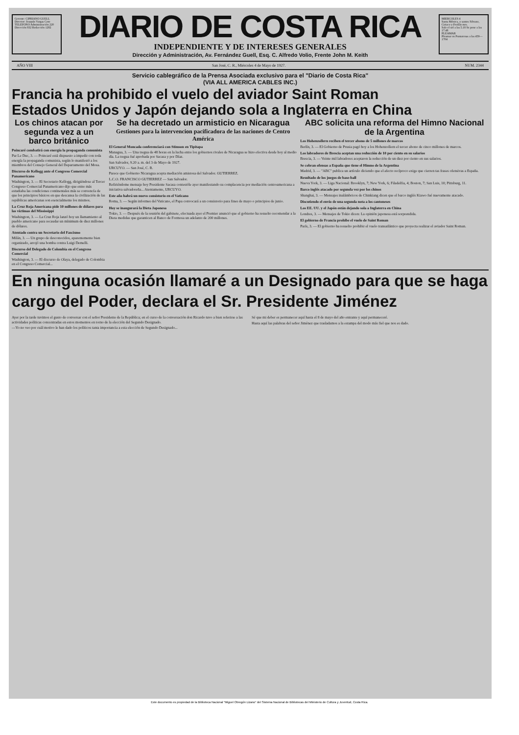Gerente: CIPRIANO GUELL
Director: Joaquín Vargas Coto
TELEFONO Administración 220 Dirección 932 Redacción 1282
DIARIO DE COSTA RICA
INDEPENDIENTE Y DE INTERESES GENERALES
Dirección y Administración, Av. Fernández Guell, Esq. C. Alfredo Volio, Frente John M. Keith
MIERCOLES 4
Santa Mónica, y santos Silvano, Ciriaco y Froilán mrs.
Sale el sol a las 5.18 Se pone a las 17.48
PLEAMAR
Pleamar en Puntarenas a las 459—1704
AÑO VIII San José, C. R., Miércoles 4 de Mayo de 1927. NUM. 2344
Servicio cablegráfico de la Prensa Asociada exclusivo para el "Diario de Costa Rica"
(VIA ALL AMERICA CABLES INC.)
Francia ha prohibido el vuelo del aviador Saint Roman
Estados Unidos y Japón dejando sola a Inglaterra en China
Los chinos atacan por segunda vez a un barco británico
Poincaré combatirá con energía la propaganda comunista
Par Le Duc, 3. — Poincaré está dispuesto a impedir con toda energía la propaganda comunista, según lo manifestó a los miembros del Consejo General del Departamento del Mosa.
Discurso de Kellogg ante el Congreso Comercial Panamericano
Washington, 3. — El Secretario Kellogg, dirigiéndose al Tercer Congreso Comercial Panamericano dijo que entre más estudiaba las condiciones continentales más se convencía de que los principios básicos en que descansa la civilización de las repúblicas americanas son esencialmente los mismos.
La Cruz Roja Americana pide 10 millones de dólares para las víctimas del Mississippi
Washington, 3. — La Cruz Roja lanzó hoy un llamamiento al pueblo americano para recaudar un mínimum de diez millones de dólares.
Atentado contra un Secretario del Fascismo
Milán, 3. — Un grupo de desconocidos, aparentemente bien organizado, arrojó una bomba contra Luigi Demelli.
Discurso del Delegado de Colombia en el Congreso Comercial
Washington, 3. — El discurso de Olaya, delegado de Colombia en el Congreso Comercial...
Se ha decretado un armisticio en Nicaragua
Gestiones para la intervencion pacificadora de las naciones de Centro América
El General Moncada conferenciará con Stimson en Tipitapa
Managua, 3. — Una tregua de 48 horas en la lucha entre los gobiernos rivales de Nicaragua se hizo efectiva desde hoy al medio día. La tregua fué aprobada por Sacasa y por Díaz.
San Salvador, 9.20 a. m. del 3 de Mayo de 1927.
URCUYO. — San José, C. R.
Parece que Gobierno Nicaragua acepta mediación amistosa del Salvador. GUTIERREZ.
L.C.O. FRANCISCO GUTIERREZ — San Salvador.
Refiriéndome mensaje hoy Presidente Sacasa contestóle ayer manifestando su complacencia por mediación centroamericana a iniciativa salvadoreña... Atentamente, URCUYO.
Este año habrá un nuevo consistorio en el Vaticano
Roma, 3. — Según informes del Vaticano, el Papa convocará a un consistorio para fines de mayo o principios de junio.
Hoy se inaugurará la Dieta Japonesa
Tokio, 3. — Después de la reunión del gabinete, efectuada ayer el Premier anunció que el gobierno ha resuelto recomendar a la Dieta medidas que garanticen al Banco de Formosa un adelanto de 200 millones.
ABC solicita una reforma del Himno Nacional de la Argentina
Los Hohenzollern reciben el tercer abono de 5 millones de marcos
Berlín, 3. — El Gobierno de Prusia pagó hoy a los Hohenzollern el tercer abono de cinco millones de marcos.
Los labradores de Brescia aceptan una reducción de 10 por ciento en su salarios
Brescia, 3. — Veinte mil labradores aceptaron la reducción de un diez por ciento en sus salarios.
Se cobran ofensas a España que tiene el Himno de la Argentina
Madrid, 3. — "ABC" publica un artículo diciendo que el afecto recíproco exige que cierren tas frases ofensivas a España.
Resultado de los juegos de base-ball
Nueva York, 3. — Liga Nacional: Brooklyn, 7; New York, 6; Filadelfia, 4; Boston, 7; San Luis, 10; Pittsburg, 11.
Barco inglés atacado por segunda vez por los chinos
Shanghai, 3. — Mensajes inalámbricos de Chinkiang dicen que el barco inglés Kiawo fué nuevamente atacado.
Discutiendo el envío de una segunda nota a los cantoneses
Los EE. UU. y el Japón están dejando sola a Inglaterra en China
Londres, 3. — Mensajes de Tokio dicen: La opinión japonesa está sorprendida.
El gobierno de Francia prohibe el vuelo de Saint Roman
París, 3. — El gobierno ha resuelto prohibir el vuelo transatlántico que proyecta realizar el aviador Saint Roman.
En ninguna ocasión llamaré a un Designado para que se haga cargo del Poder, declara el Sr. Presidente Jiménez
Ayer por la tarde tuvimos el gusto de conversar con el señor Presidente de la República; en el curso de la conversación don Ricardo tuvo a bien referirse a las actividades políticas concentradas en estos momentos en torno de la elección del Segundo Designado.
—Yo no veo por cuál motivo le han dado los políticos tanta importancia a esta elección de Segundo Designado...
Sé que mi deber es permanecer aquí hasta el 8 de mayo del año entrante y aquí permaneceré.
Hasta aquí las palabras del señor Jiménez que trasladamos a la estampa del modo más fiel que nos es dado.
Este documento es propiedad de la Biblioteca Nacional "Miguel Obregón Lizano" del Sistema Nacional de Bibliotecas del Ministerio de Cultura y Juventud, Costa Rica.